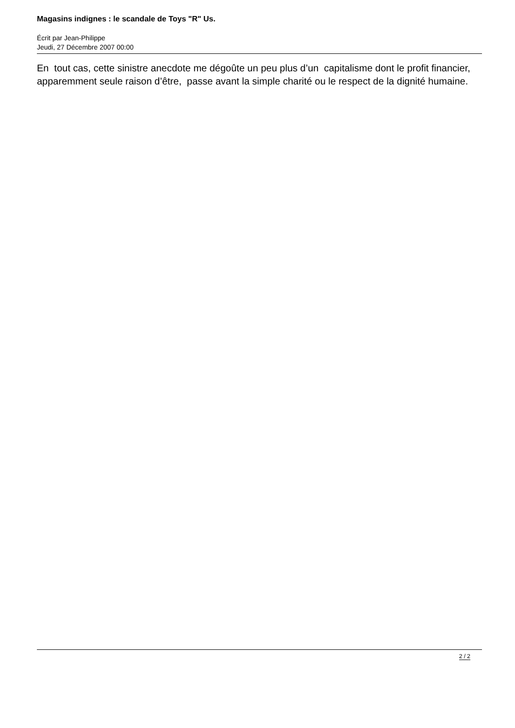Magasins indignes : le scandale de Toys "R" Us.
Écrit par Jean-Philippe
Jeudi, 27 Décembre 2007 00:00
En tout cas, cette sinistre anecdote me dégoûte un peu plus d’un capitalisme dont le profit financier, apparemment seule raison d’être, passe avant la simple charité ou le respect de la dignité humaine.
2 / 2